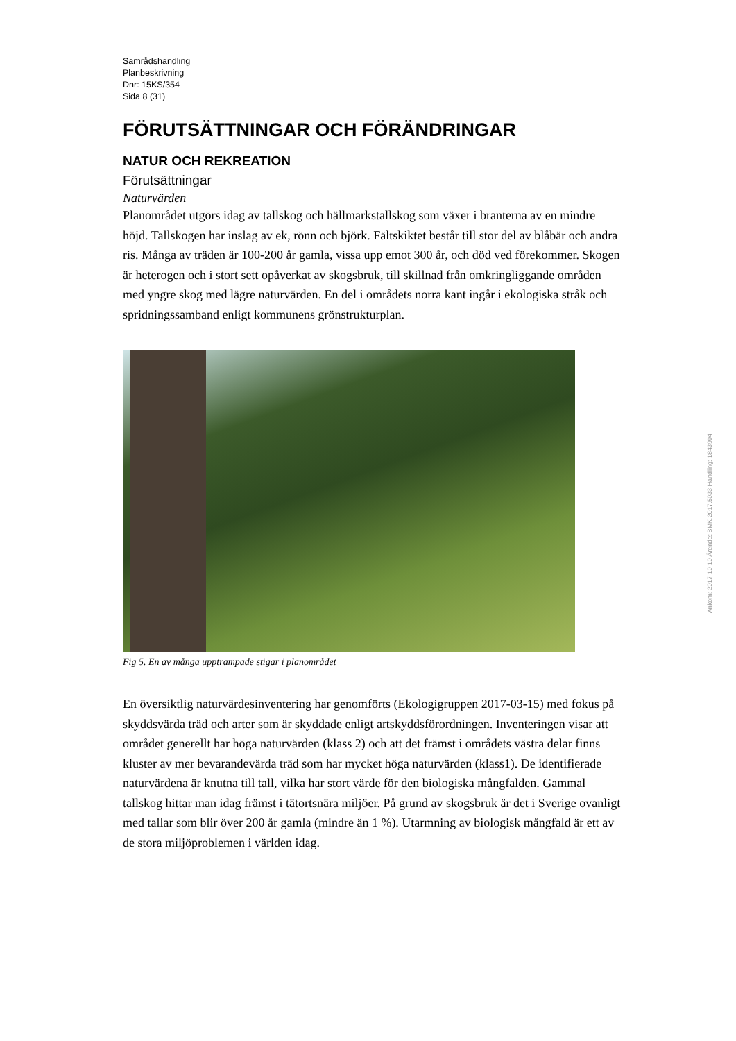Samrådshandling
Planbeskrivning
Dnr: 15KS/354
Sida 8 (31)
FÖRUTSÄTTNINGAR OCH FÖRÄNDRINGAR
NATUR OCH REKREATION
Förutsättningar
Naturvärden
Planområdet utgörs idag av tallskog och hällmarkstallskog som växer i branterna av en mindre höjd. Tallskogen har inslag av ek, rönn och björk. Fältskiktet består till stor del av blåbär och andra ris. Många av träden är 100-200 år gamla, vissa upp emot 300 år, och död ved förekommer. Skogen är heterogen och i stort sett opåverkat av skogsbruk, till skillnad från omkringliggande områden med yngre skog med lägre naturvärden. En del i områdets norra kant ingår i ekologiska stråk och spridningssamband enligt kommunens grönstrukturplan.
Fig 5. En av många upptrampade stigar i planområdet
En översiktlig naturvärdesinventering har genomförts (Ekologigruppen 2017-03-15) med fokus på skyddsvärda träd och arter som är skyddade enligt artskyddsförordningen. Inventeringen visar att området generellt har höga naturvärden (klass 2) och att det främst i områdets västra delar finns kluster av mer bevarandevärda träd som har mycket höga naturvärden (klass1). De identifierade naturvärdena är knutna till tall, vilka har stort värde för den biologiska mångfalden. Gammal tallskog hittar man idag främst i tätortsnära miljöer. På grund av skogsbruk är det i Sverige ovanligt med tallar som blir över 200 år gamla (mindre än 1 %). Utarmning av biologisk mångfald är ett av de stora miljöproblemen i världen idag.
Ankom: 2017-10-10 Ärende: BMK.2017.5033 Handling: 1843904